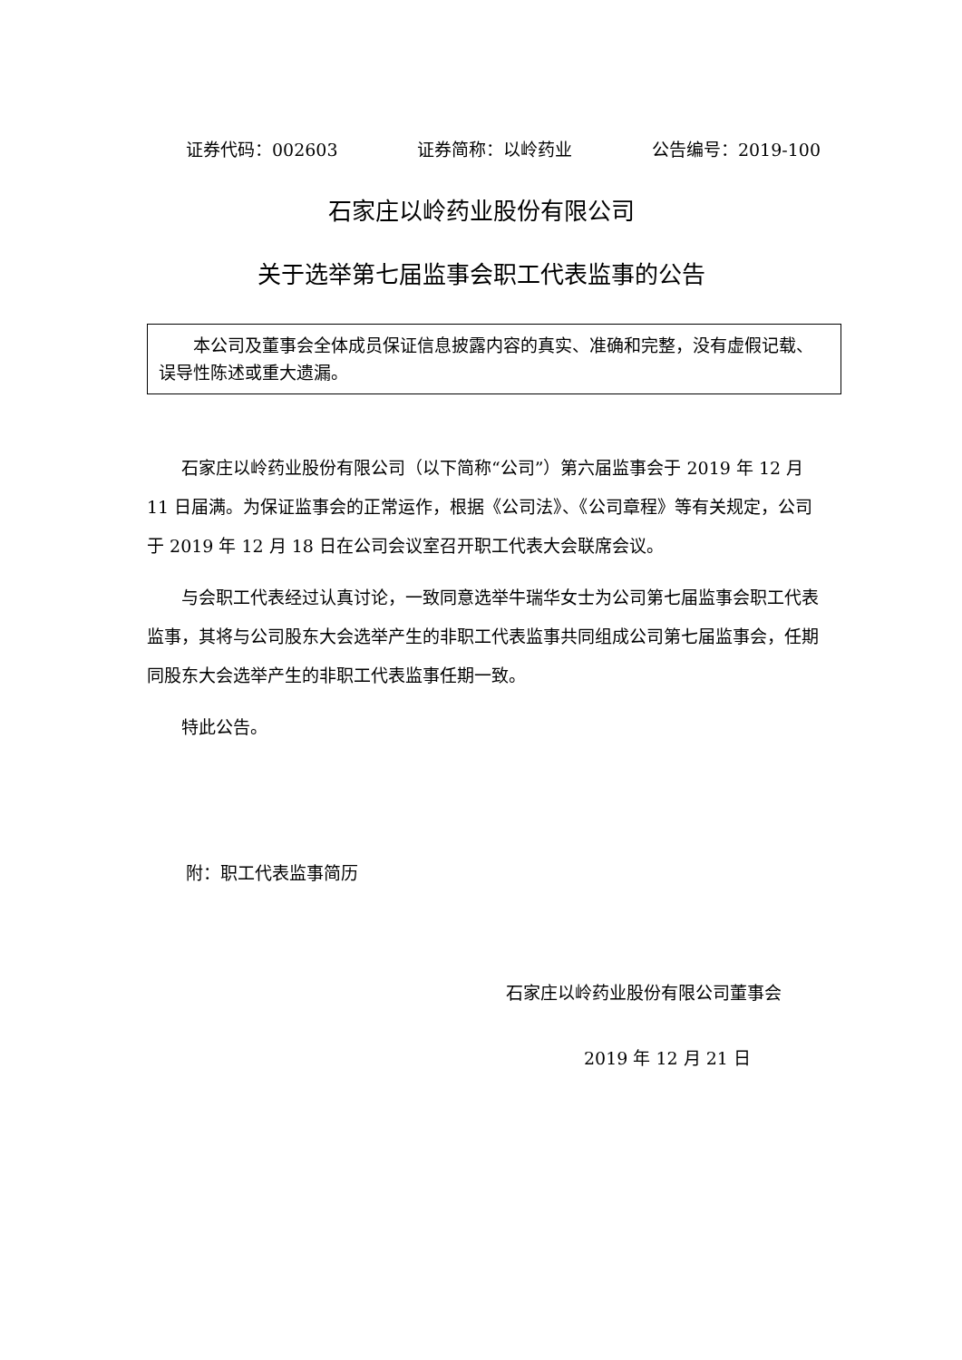证券代码：002603 证券简称：以岭药业 公告编号：2019-100
石家庄以岭药业股份有限公司
关于选举第七届监事会职工代表监事的公告
本公司及董事会全体成员保证信息披露内容的真实、准确和完整，没有虚假记载、误导性陈述或重大遗漏。
石家庄以岭药业股份有限公司（以下简称“公司”）第六届监事会于 2019 年 12 月 11 日届满。为保证监事会的正常运作，根据《公司法》、《公司章程》等有关规定，公司于 2019 年 12 月 18 日在公司会议室召开职工代表大会联席会议。
与会职工代表经过认真讨论，一致同意选举牛瑞华女士为公司第七届监事会职工代表监事，其将与公司股东大会选举产生的非职工代表监事共同组成公司第七届监事会，任期同股东大会选举产生的非职工代表监事任期一致。
特此公告。
附：职工代表监事简历
石家庄以岭药业股份有限公司董事会
2019 年 12 月 21 日